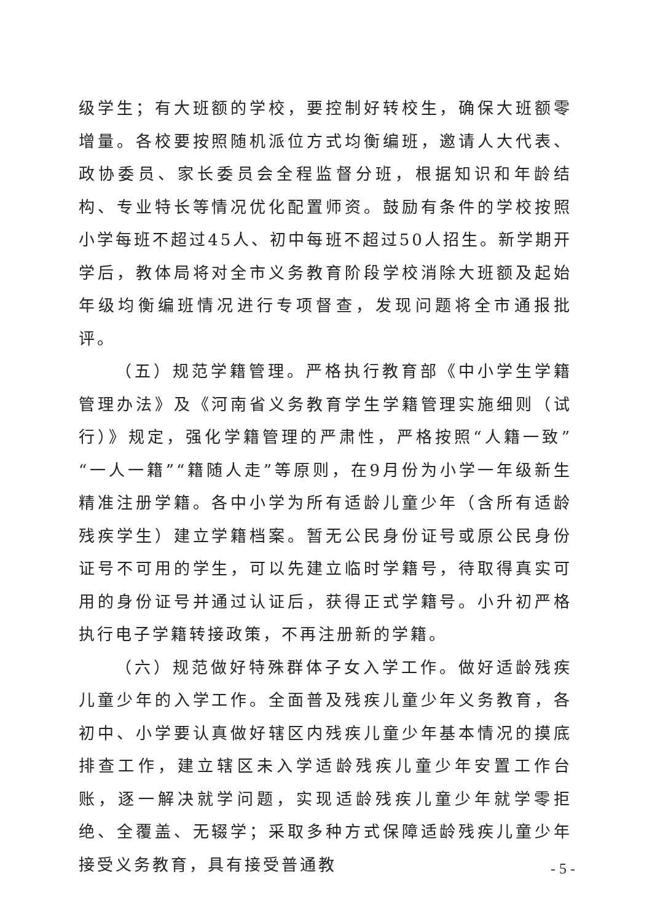级学生；有大班额的学校，要控制好转校生，确保大班额零增量。各校要按照随机派位方式均衡编班，邀请人大代表、政协委员、家长委员会全程监督分班，根据知识和年龄结构、专业特长等情况优化配置师资。鼓励有条件的学校按照小学每班不超过45人、初中每班不超过50人招生。新学期开学后，教体局将对全市义务教育阶段学校消除大班额及起始年级均衡编班情况进行专项督查，发现问题将全市通报批评。
（五）规范学籍管理。严格执行教育部《中小学生学籍管理办法》及《河南省义务教育学生学籍管理实施细则（试行）》规定，强化学籍管理的严肃性，严格按照“人籍一致”“一人一籍”“籍随人走”等原则，在9月份为小学一年级新生精准注册学籍。各中小学为所有适龄儿童少年（含所有适龄残疾学生）建立学籍档案。暂无公民身份证号或原公民身份证号不可用的学生，可以先建立临时学籍号，待取得真实可用的身份证号并通过认证后，获得正式学籍号。小升初严格执行电子学籍转接政策，不再注册新的学籍。
（六）规范做好特殊群体子女入学工作。做好适龄残疾儿童少年的入学工作。全面普及残疾儿童少年义务教育，各初中、小学要认真做好辖区内残疾儿童少年基本情况的摸底排查工作，建立辖区未入学适龄残疾儿童少年安置工作台账，逐一解决就学问题，实现适龄残疾儿童少年就学零拒绝、全覆盖、无辍学；采取多种方式保障适龄残疾儿童少年接受义务教育，具有接受普通教
- 5 -